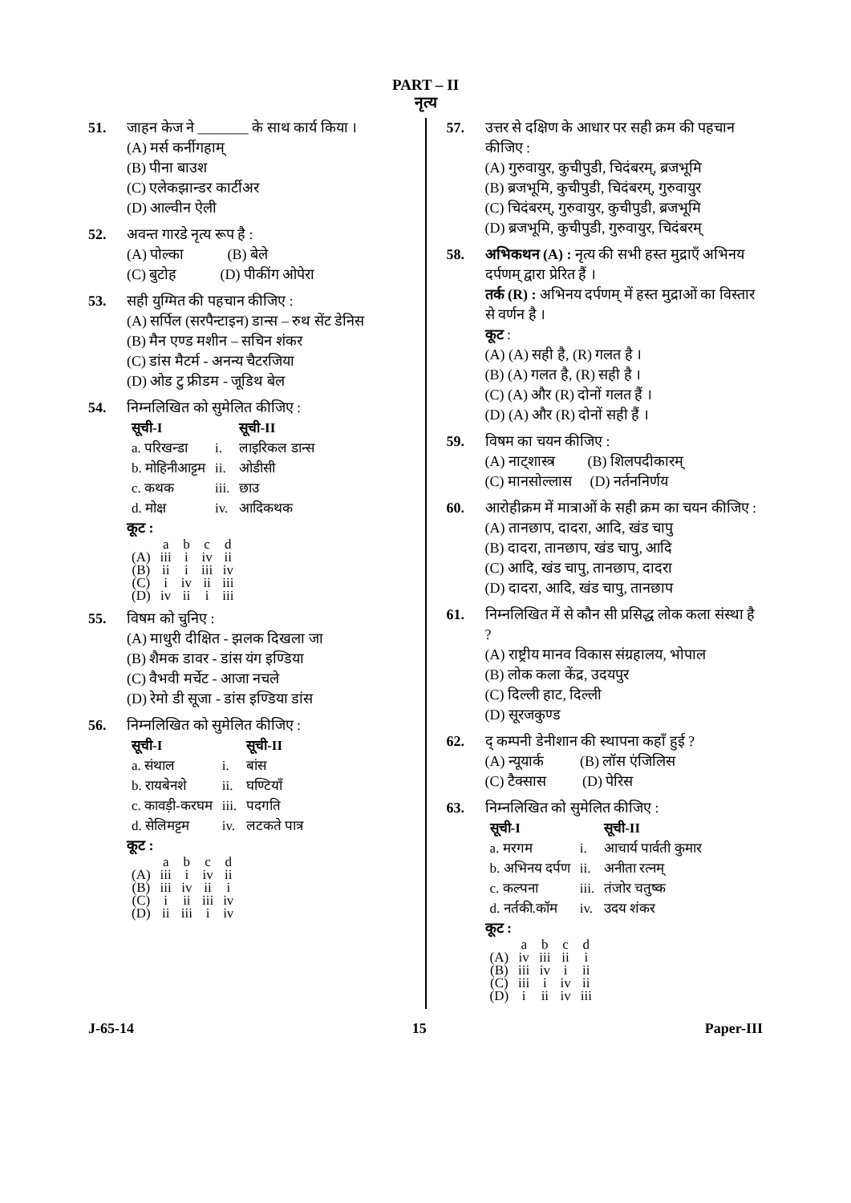PART – II
नृत्य
51. जाहन केज ने _______ के साथ कार्य किया ।
(A) मर्स कर्नीगहाम्
(B) पीना बाउश
(C) एलेकझान्डर कार्टीअर
(D) आल्वीन ऐली
52. अवन्त गारडे नृत्य रूप है :
(A) पोल्का (B) बेले
(C) बुटोह (D) पीकींग ओपेरा
53. सही युग्मित की पहचान कीजिए :
(A) सर्पिल (सरपैन्टाइन) डान्स – रुथ सेंट डेनिस
(B) मैन एण्ड मशीन – सचिन शंकर
(C) डांस मैटर्म - अनन्य चैटरजिया
(D) ओड टु फ्रीडम - जूडिथ बेल
54. निम्नलिखित को सुमेलित कीजिए :
| सूची-I | | सूची-II |
| --- | --- | --- |
| a. परिखन्डा | i. | लाइरिकल डान्स |
| b. मोहिनीआट्टम | ii. | ओडीसी |
| c. कथक | iii. | छाउ |
| d. मोक्ष | iv. | आदिकथक |
कूट :
| | a | b | c | d |
| (A) | iii | i | iv | ii |
| (B) | ii | i | iii | iv |
| (C) | i | iv | ii | iii |
| (D) | iv | ii | i | iii |
55. विषम को चुनिए :
(A) माधुरी दीक्षित - झलक दिखला जा
(B) शैमक डावर - डांस यंग इण्डिया
(C) वैभवी मर्चेट - आजा नचले
(D) रेमो डी सूजा - डांस इण्डिया डांस
56. निम्नलिखित को सुमेलित कीजिए :
| सूची-I | | सूची-II |
| --- | --- | --- |
| a. संथाल | i. | बांस |
| b. रायबेनशे | ii. | घण्टियाँ |
| c. कावड़ी-करघम | iii. | पदगति |
| d. सेलिमट्टम | iv. | लटकते पात्र |
कूट :
| | a | b | c | d |
| (A) | iii | i | iv | ii |
| (B) | iii | iv | ii | i |
| (C) | i | ii | iii | iv |
| (D) | ii | iii | i | iv |
57. उत्तर से दक्षिण के आधार पर सही क्रम की पहचान कीजिए :
(A) गुरुवायुर, कुचीपुडी, चिदंबरम्, ब्रजभूमि
(B) ब्रजभूमि, कुचीपुडी, चिदंबरम्, गुरुवायुर
(C) चिदंबरम्, गुरुवायुर, कुचीपुडी, ब्रजभूमि
(D) ब्रजभूमि, कुचीपुडी, गुरुवायुर, चिदंबरम्
58. अभिकथन (A) : नृत्य की सभी हस्त मुद्राएँ अभिनय दर्पणम् द्वारा प्रेरित हैं ।
तर्क (R) : अभिनय दर्पणम् में हस्त मुद्राओं का विस्तार से वर्णन है ।
कूट :
(A) (A) सही है, (R) गलत है ।
(B) (A) गलत है, (R) सही है ।
(C) (A) और (R) दोनों गलत हैं ।
(D) (A) और (R) दोनों सही हैं ।
59. विषम का चयन कीजिए :
(A) नाट्शास्त्र (B) शिलपदीकारम्
(C) मानसोल्लास (D) नर्तननिर्णय
60. आरोहीक्रम में मात्राओं के सही क्रम का चयन कीजिए :
(A) तानछाप, दादरा, आदि, खंड चापु
(B) दादरा, तानछाप, खंड चापु, आदि
(C) आदि, खंड चापु, तानछाप, दादरा
(D) दादरा, आदि, खंड चापु, तानछाप
61. निम्नलिखित में से कौन सी प्रसिद्ध लोक कला संस्था है ?
(A) राष्ट्रीय मानव विकास संग्रहालय, भोपाल
(B) लोक कला केंद्र, उदयपुर
(C) दिल्ली हाट, दिल्ली
(D) सूरजकुण्ड
62. द् कम्पनी डेनीशान की स्थापना कहाँ हुई ?
(A) न्यूयार्क (B) लॉस एंजिलिस
(C) टैक्सास (D) पेरिस
63. निम्नलिखित को सुमेलित कीजिए :
| सूची-I | | सूची-II |
| --- | --- | --- |
| a. मरगम | i. | आचार्य पार्वती कुमार |
| b. अभिनय दर्पण | ii. | अनीता रत्नम् |
| c. कल्पना | iii. | तंजोर चतुष्क |
| d. नर्तकी.कॉम | iv. | उदय शंकर |
कूट :
| | a | b | c | d |
| (A) | iv | iii | ii | i |
| (B) | iii | iv | i | ii |
| (C) | iii | i | iv | ii |
| (D) | i | ii | iv | iii |
J-65-14 15 Paper-III